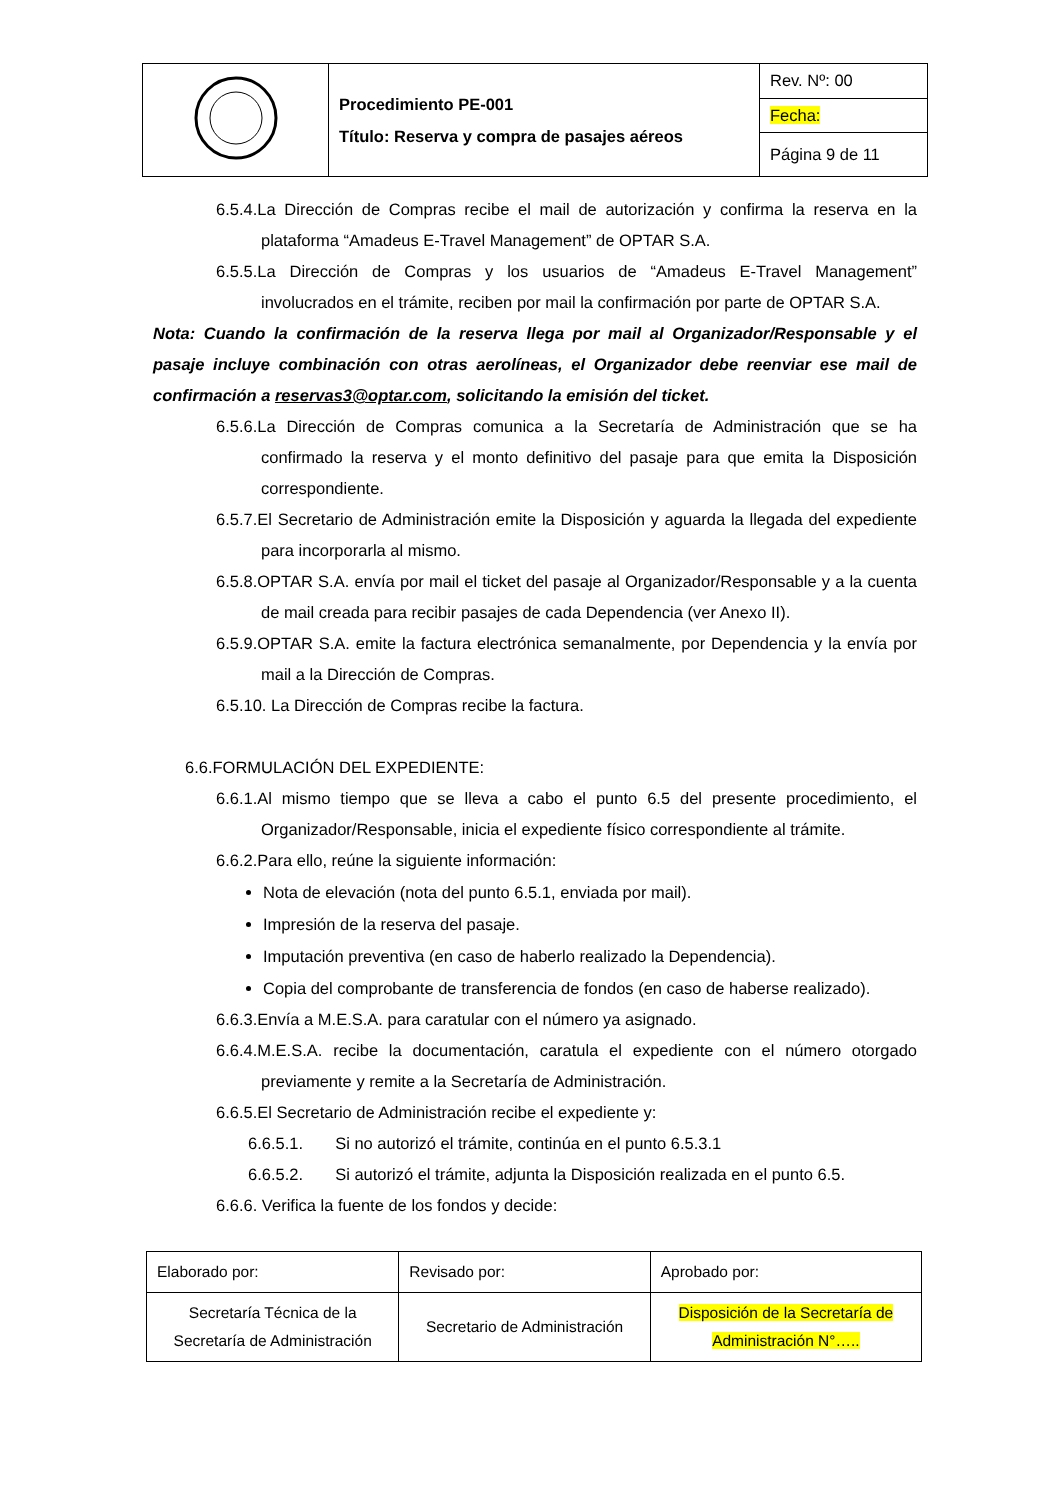| | Procedimiento PE-001 Título: Reserva y compra de pasajes aéreos | Rev. Nº: 00 |
| | | Fecha: |
| | | Página 9 de 11 |
6.5.4.La Dirección de Compras recibe el mail de autorización y confirma la reserva en la plataforma “Amadeus E-Travel Management” de OPTAR S.A.
6.5.5.La Dirección de Compras y los usuarios de “Amadeus E-Travel Management” involucrados en el trámite, reciben por mail la confirmación por parte de OPTAR S.A.
Nota: Cuando la confirmación de la reserva llega por mail al Organizador/Responsable y el pasaje incluye combinación con otras aerolíneas, el Organizador debe reenviar ese mail de confirmación a reservas3@optar.com, solicitando la emisión del ticket.
6.5.6.La Dirección de Compras comunica a la Secretaría de Administración que se ha confirmado la reserva y el monto definitivo del pasaje para que emita la Disposición correspondiente.
6.5.7.El Secretario de Administración emite la Disposición y aguarda la llegada del expediente para incorporarla al mismo.
6.5.8.OPTAR S.A. envía por mail el ticket del pasaje al Organizador/Responsable y a la cuenta de mail creada para recibir pasajes de cada Dependencia (ver Anexo II).
6.5.9.OPTAR S.A. emite la factura electrónica semanalmente, por Dependencia y la envía por mail a la Dirección de Compras.
6.5.10. La Dirección de Compras recibe la factura.
6.6.FORMULACIÓN DEL EXPEDIENTE:
6.6.1.Al mismo tiempo que se lleva a cabo el punto 6.5 del presente procedimiento, el Organizador/Responsable, inicia el expediente físico correspondiente al trámite.
6.6.2.Para ello, reúne la siguiente información:
Nota de elevación (nota del punto 6.5.1, enviada por mail).
Impresión de la reserva del pasaje.
Imputación preventiva (en caso de haberlo realizado la Dependencia).
Copia del comprobante de transferencia de fondos (en caso de haberse realizado).
6.6.3.Envía a M.E.S.A. para caratular con el número ya asignado.
6.6.4.M.E.S.A. recibe la documentación, caratula el expediente con el número otorgado previamente y remite a la Secretaría de Administración.
6.6.5.El Secretario de Administración recibe el expediente y:
6.6.5.1. Si no autorizó el trámite, continúa en el punto 6.5.3.1
6.6.5.2. Si autorizó el trámite, adjunta la Disposición realizada en el punto 6.5.
6.6.6. Verifica la fuente de los fondos y decide:
| Elaborado por: | Revisado por: | Aprobado por: |
| Secretaría Técnica de la Secretaría de Administración | Secretario de Administración | Disposición de la Secretaría de Administración N°….. |